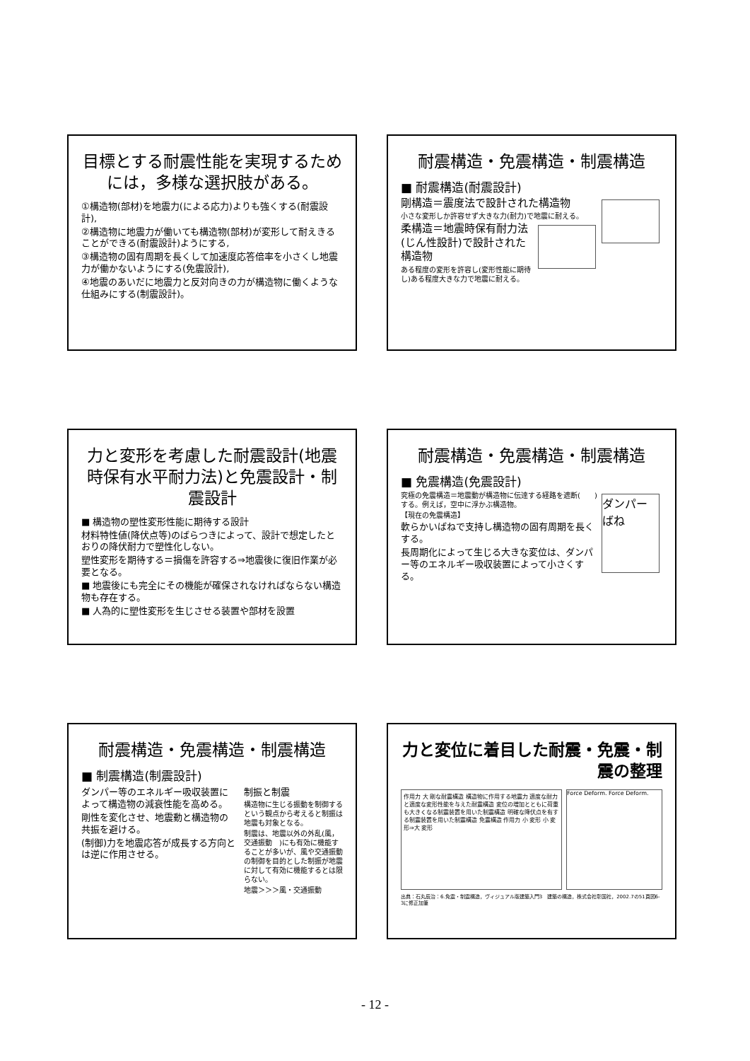目標とする耐震性能を実現するためには，多様な選択肢がある。
①構造物(部材)を地震力(による応力)よりも強くする(耐震設計),
②構造物に地震力が働いても構造物(部材)が変形して耐えきることができる(耐震設計)ようにする,
③構造物の固有周期を長くして加速度応答倍率を小さくし地震力が働かないようにする(免震設計),
④地震のあいだに地震力と反対向きの力が構造物に働くような仕組みにする(制震設計)。
耐震構造・免震構造・制震構造
■ 耐震構造(耐震設計)
剛構造＝震度法で設計された構造物
小さな変形しか許容せず大きな力(耐力)で地震に耐える。
柔構造＝地震時保有耐力法(じん性設計)で設計された構造物
ある程度の変形を許容し(変形性能に期待し)ある程度大きな力で地震に耐える。
力と変形を考慮した耐震設計(地震時保有水平耐力法)と免震設計・制震設計
■ 構造物の塑性変形性能に期待する設計
材料特性値(降伏点等)のばらつきによって、設計で想定したとおりの降伏耐力で塑性化しない。
塑性変形を期待する＝損傷を許容する⇒地震後に復旧作業が必要となる。
■ 地震後にも完全にその機能が確保されなければならない構造物も存在する。
■ 人為的に塑性変形を生じさせる装置や部材を設置
耐震構造・免震構造・制震構造
■ 免震構造(免震設計)
ダンパー
ばね
究極の免震構造＝地震動が構造物に伝達する経路を遮断(　　)する。例えば，空中に浮かぶ構造物。
【現在の免震構造】
軟らかいばねで支持し構造物の固有周期を長くする。
長周期化によって生じる大きな変位は、ダンパー等のエネルギー吸収装置によって小さくする。
耐震構造・免震構造・制震構造
■ 制震構造(制震設計)
ダンパー等のエネルギー吸収装置によって構造物の減衰性能を高める。
剛性を変化させ、地震動と構造物の共振を避ける。
(制御)力を地震応答が成長する方向とは逆に作用させる。
制振と制震
構造物に生じる振動を制御するという観点から考えると制振は地震も対象となる。
制震は、地震以外の外乱(風，交通振動　)にも有効に機能することが多いが、風や交通振動の制御を目的とした制振が地震に対して有効に機能するとは限らない。
地震＞＞＞風・交通振動
力と変位に着目した耐震・免震・制震の整理
作用力 大 剛な耐震構造 構造物に作用する地震力 適度な耐力と適度な変形性能を与えた耐震構造 変位の増加とともに荷重も大きくなる制震装置を用いた制震構造 明確な降伏点を有する制震装置を用いた制震構造 免震構造 作用力 小 変形 小 変形⇒大 変形
Force Deform. Force Deform.
出典：石丸辰治：6.免震・制震構造，ヴィジュアル版建築入門3　建築の構造，株式会社彰国社，2002.7の51頁図6-3に修正加筆
- 12 -